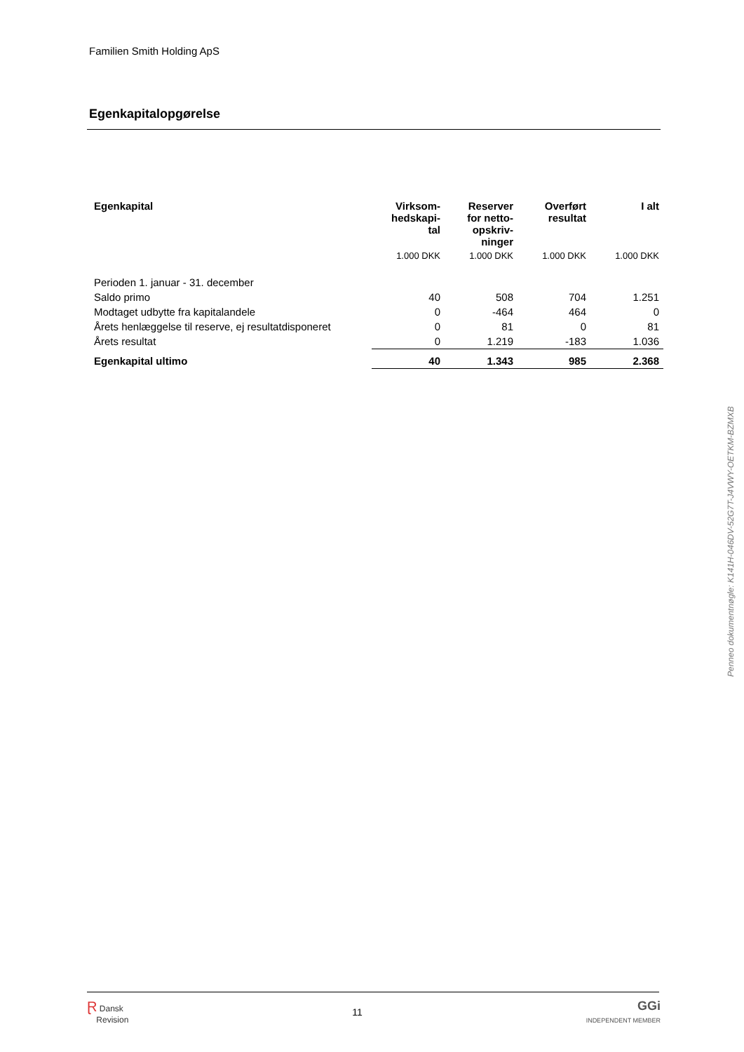Familien Smith Holding ApS
Egenkapitalopgørelse
| Egenkapital | Virksom- hedskapi- tal | Reserver for netto- opskriv- ninger | Overført resultat | I alt |
| --- | --- | --- | --- | --- |
| | 1.000 DKK | 1.000 DKK | 1.000 DKK | 1.000 DKK |
| Perioden 1. januar - 31. december | | | | |
| Saldo primo | 40 | 508 | 704 | 1.251 |
| Modtaget udbytte fra kapitalandele | 0 | -464 | 464 | 0 |
| Årets henlæggelse til reserve, ej resultatdisponeret | 0 | 81 | 0 | 81 |
| Årets resultat | 0 | 1.219 | -183 | 1.036 |
| Egenkapital ultimo | 40 | 1.343 | 985 | 2.368 |
Penneo dokumentnøgle: K141H-046DV-52G7T-J4VWY-OETKM-BZMXB
Ɽ Dansk
Revision
11
GGi
INDEPENDENT MEMBER